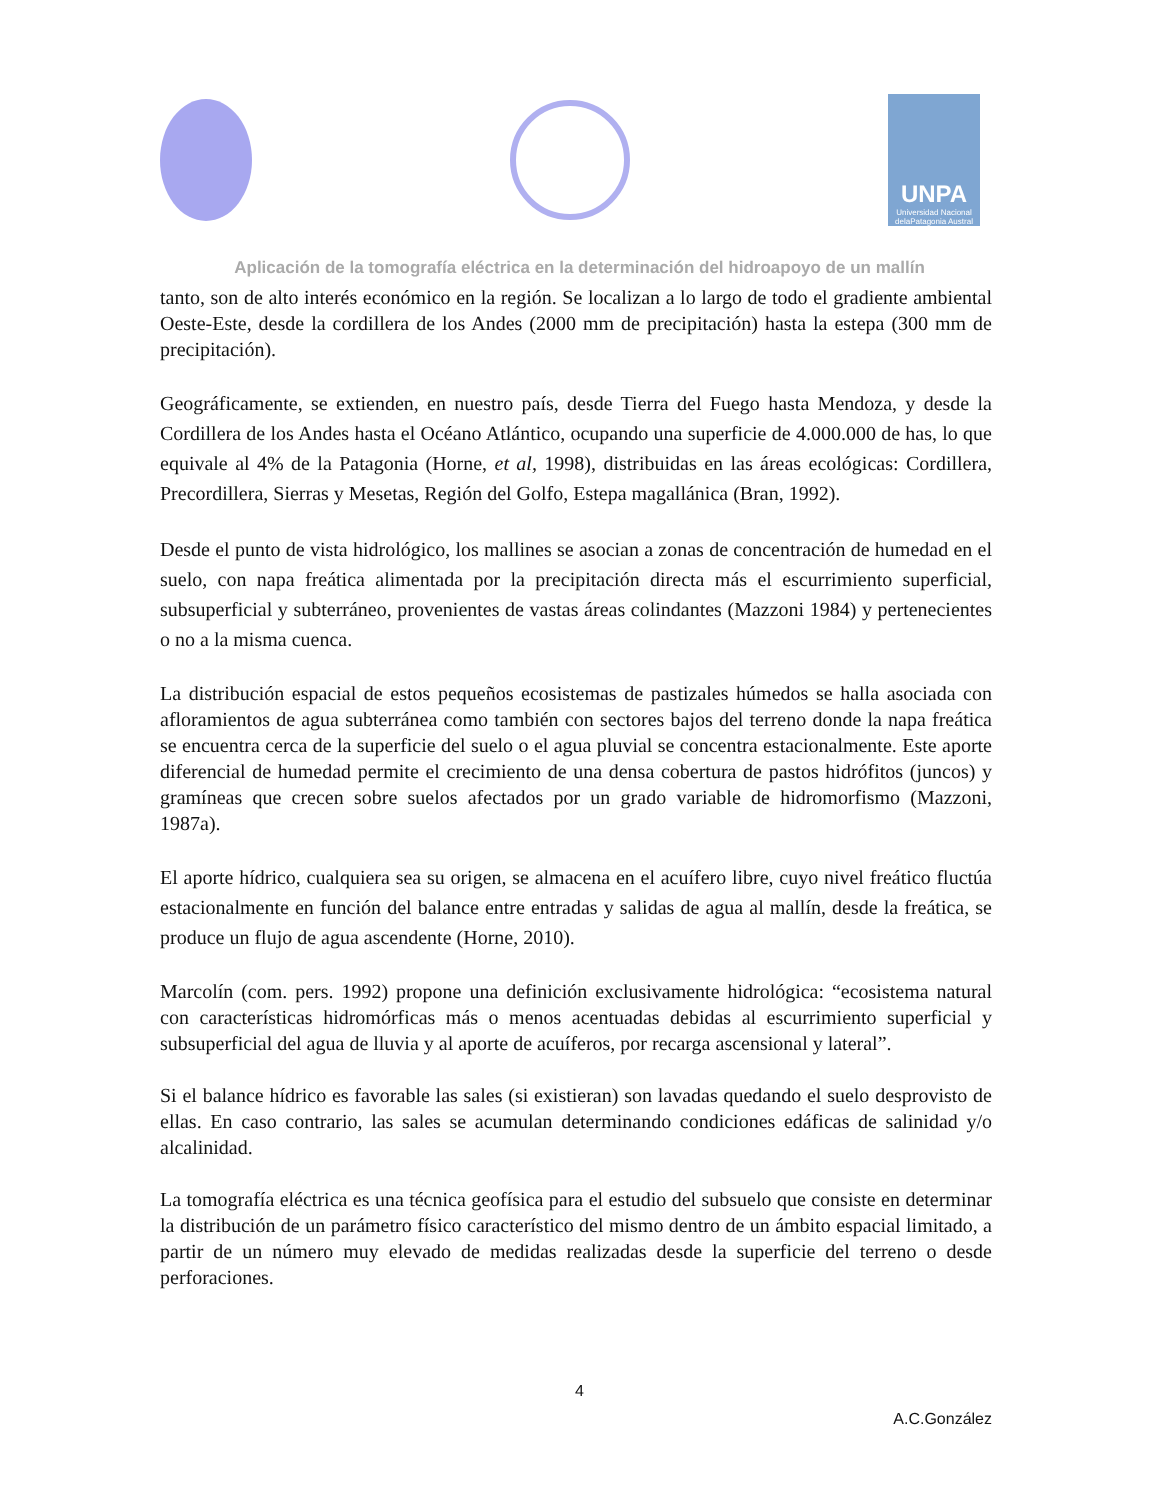UNPA
Universidad Nacional delaPatagonia Austral
Aplicación de la tomografía eléctrica en la determinación del hidroapoyo de un mallín
tanto, son de alto interés económico en la región. Se localizan a lo largo de todo el gradiente ambiental Oeste-Este, desde la cordillera de los Andes (2000 mm de precipitación) hasta la estepa (300 mm de precipitación).
Geográficamente, se extienden, en nuestro país, desde Tierra del Fuego hasta Mendoza, y desde la Cordillera de los Andes hasta el Océano Atlántico, ocupando una superficie de 4.000.000 de has, lo que equivale al 4% de la Patagonia (Horne, et al, 1998), distribuidas en las áreas ecológicas: Cordillera, Precordillera, Sierras y Mesetas, Región del Golfo, Estepa magallánica (Bran, 1992).
Desde el punto de vista hidrológico, los mallines se asocian a zonas de concentración de humedad en el suelo, con napa freática alimentada por la precipitación directa más el escurrimiento superficial, subsuperficial y subterráneo, provenientes de vastas áreas colindantes (Mazzoni 1984) y pertenecientes o no a la misma cuenca.
La distribución espacial de estos pequeños ecosistemas de pastizales húmedos se halla asociada con afloramientos de agua subterránea como también con sectores bajos del terreno donde la napa freática se encuentra cerca de la superficie del suelo o el agua pluvial se concentra estacionalmente. Este aporte diferencial de humedad permite el crecimiento de una densa cobertura de pastos hidrófitos (juncos) y gramíneas que crecen sobre suelos afectados por un grado variable de hidromorfismo (Mazzoni, 1987a).
El aporte hídrico, cualquiera sea su origen, se almacena en el acuífero libre, cuyo nivel freático fluctúa estacionalmente en función del balance entre entradas y salidas de agua al mallín, desde la freática, se produce un flujo de agua ascendente (Horne, 2010).
Marcolín (com. pers. 1992) propone una definición exclusivamente hidrológica: “ecosistema natural con características hidromórficas más o menos acentuadas debidas al escurrimiento superficial y subsuperficial del agua de lluvia y al aporte de acuíferos, por recarga ascensional y lateral”.
Si el balance hídrico es favorable las sales (si existieran) son lavadas quedando el suelo desprovisto de ellas. En caso contrario, las sales se acumulan determinando condiciones edáficas de salinidad y/o alcalinidad.
La tomografía eléctrica es una técnica geofísica para el estudio del subsuelo que consiste en determinar la distribución de un parámetro físico característico del mismo dentro de un ámbito espacial limitado, a partir de un número muy elevado de medidas realizadas desde la superficie del terreno o desde perforaciones.
4
A.C.González